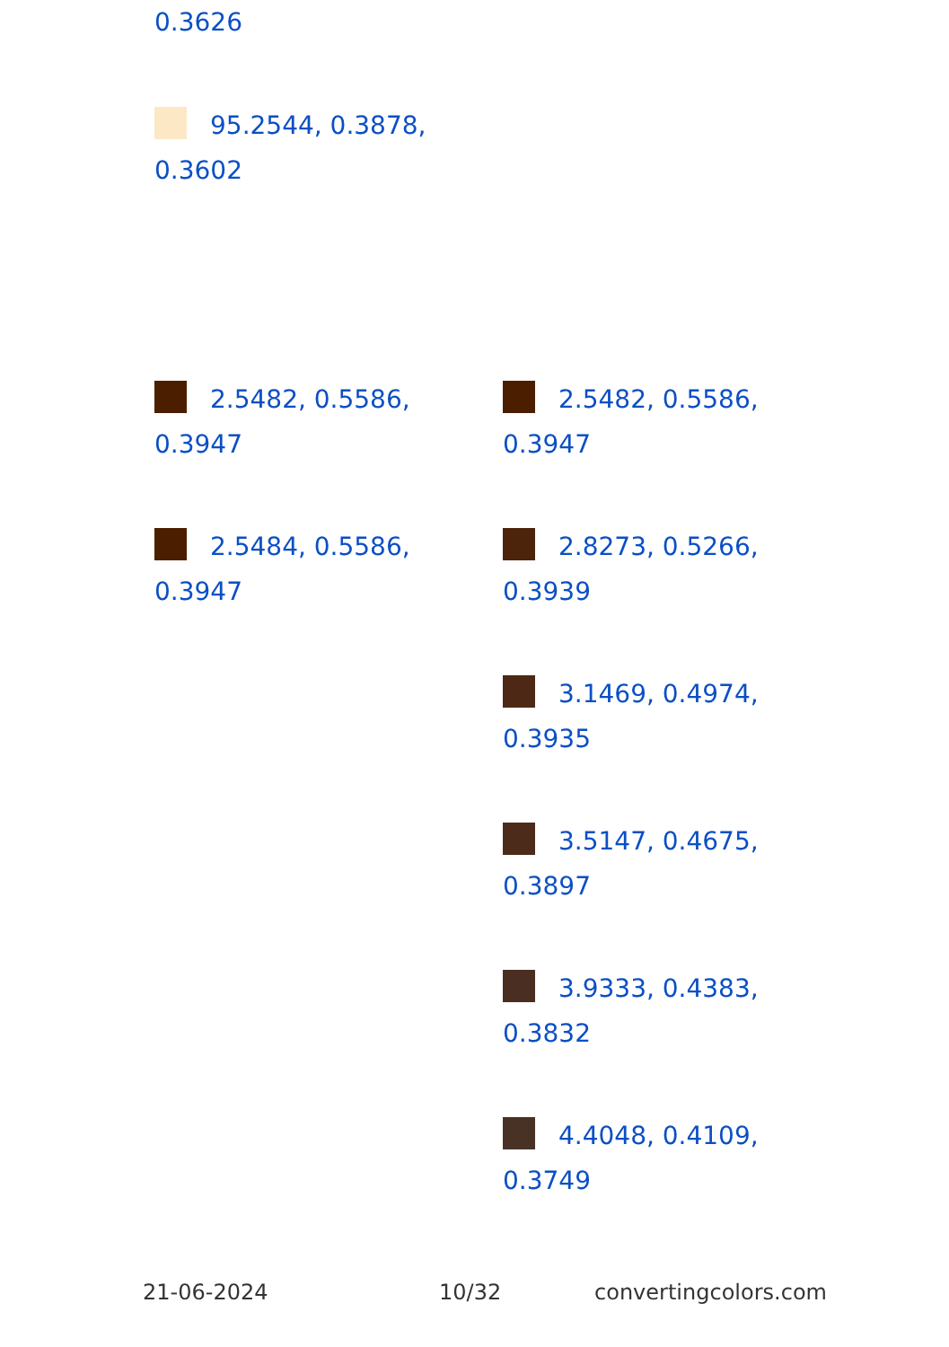0.3626
95.2544, 0.3878, 0.3602
2.5482, 0.5586, 0.3947
2.5484, 0.5586, 0.3947
2.5482, 0.5586, 0.3947
2.8273, 0.5266, 0.3939
3.1469, 0.4974, 0.3935
3.5147, 0.4675, 0.3897
3.9333, 0.4383, 0.3832
4.4048, 0.4109, 0.3749
21-06-2024 10/32 convertingcolors.com